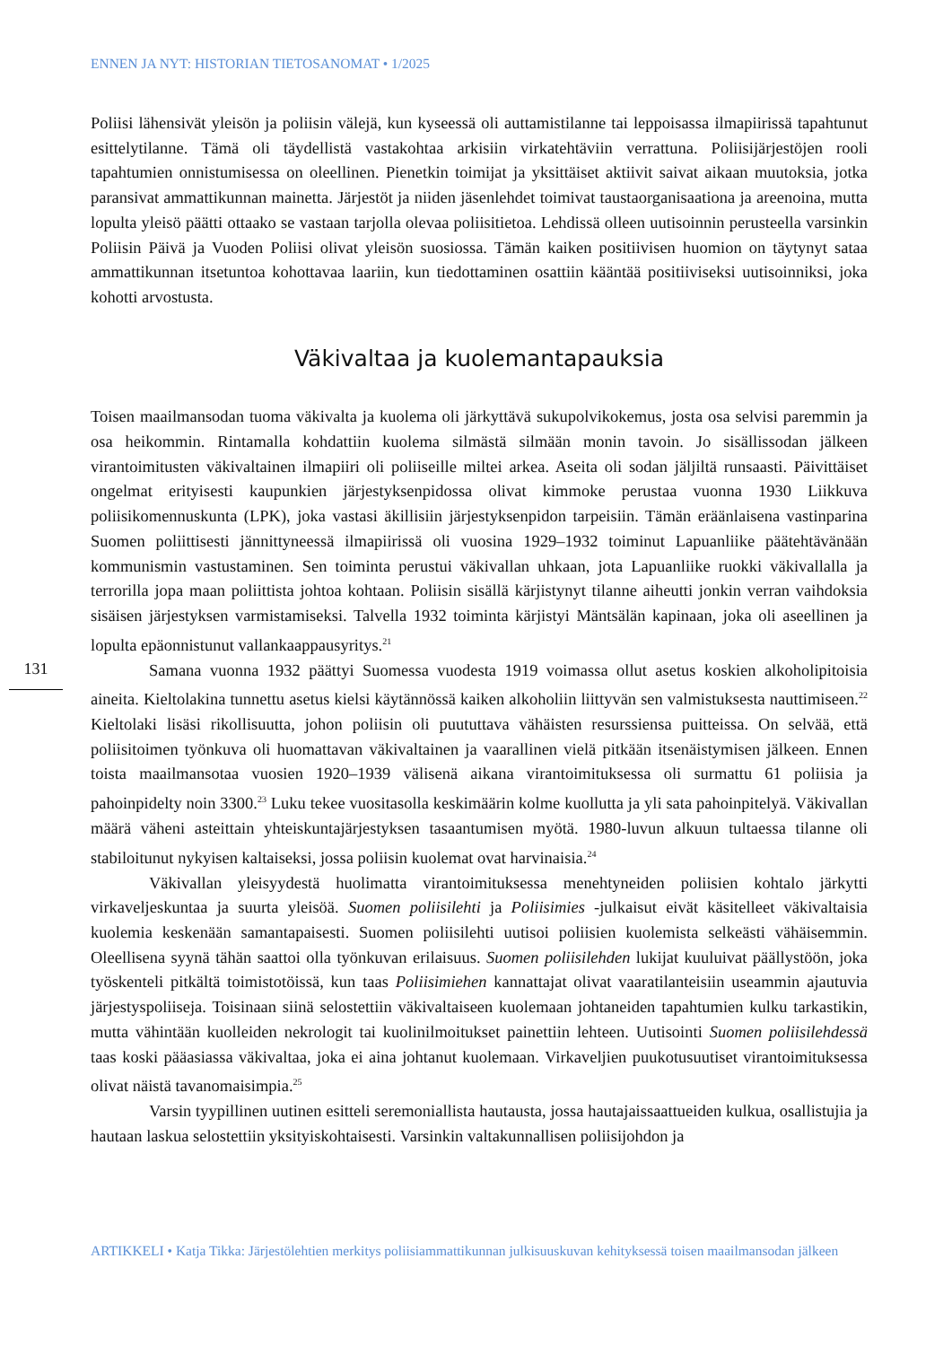ENNEN JA NYT: HISTORIAN TIETOSANOMAT • 1/2025
131
Poliisi lähensivät yleisön ja poliisin välejä, kun kyseessä oli auttamistilanne tai leppoisassa ilmapiirissä tapahtunut esittelytilanne. Tämä oli täydellistä vastakohtaa arkisiin virkatehtäviin verrattuna. Poliisijärjestöjen rooli tapahtumien onnistumisessa on oleellinen. Pienetkin toimijat ja yksittäiset aktiivit saivat aikaan muutoksia, jotka paransivat ammattikunnan mainetta. Järjestöt ja niiden jäsenlehdet toimivat taustaorganisaationa ja areenoina, mutta lopulta yleisö päätti ottaako se vastaan tarjolla olevaa poliisitietoa. Lehdissä olleen uutisoinnin perusteella varsinkin Poliisin Päivä ja Vuoden Poliisi olivat yleisön suosiossa. Tämän kaiken positiivisen huomion on täytynyt sataa ammattikunnan itsetuntoa kohottavaa laariin, kun tiedottaminen osattiin kääntää positiiviseksi uutisoinniksi, joka kohotti arvostusta.
Väkivaltaa ja kuolemantapauksia
Toisen maailmansodan tuoma väkivalta ja kuolema oli järkyttävä sukupolvikokemus, josta osa selvisi paremmin ja osa heikommin. Rintamalla kohdattiin kuolema silmästä silmään monin tavoin. Jo sisällissodan jälkeen virantoimitusten väkivaltainen ilmapiiri oli poliiseille miltei arkea. Aseita oli sodan jäljiltä runsaasti. Päivittäiset ongelmat erityisesti kaupunkien järjestyksenpidossa olivat kimmoke perustaa vuonna 1930 Liikkuva poliisikomennuskunta (LPK), joka vastasi äkillisiin järjestyksenpidon tarpeisiin. Tämän eräänlaisena vastinparina Suomen poliittisesti jännittyneessä ilmapiirissä oli vuosina 1929–1932 toiminut Lapuanliike päätehtävänään kommunismin vastustaminen. Sen toiminta perustui väkivallan uhkaan, jota Lapuanliike ruokki väkivallalla ja terrorilla jopa maan poliittista johtoa kohtaan. Poliisin sisällä kärjistynyt tilanne aiheutti jonkin verran vaihdoksia sisäisen järjestyksen varmistamiseksi. Talvella 1932 toiminta kärjistyi Mäntsälän kapinaan, joka oli aseellinen ja lopulta epäonnistunut vallankaappausyritys.<sup>21</sup>
Samana vuonna 1932 päättyi Suomessa vuodesta 1919 voimassa ollut asetus koskien alkoholipitoisia aineita. Kieltolakina tunnettu asetus kielsi käytännössä kaiken alkoholiin liittyvän sen valmistuksesta nauttimiseen.<sup>22</sup> Kieltolaki lisäsi rikollisuutta, johon poliisin oli puututtava vähäisten resurssiensa puitteissa. On selvää, että poliisitoimen työnkuva oli huomattavan väkivaltainen ja vaarallinen vielä pitkään itsenäistymisen jälkeen. Ennen toista maailmansotaa vuosien 1920–1939 välisenä aikana virantoimituksessa oli surmattu 61 poliisia ja pahoinpidelty noin 3300.<sup>23</sup> Luku tekee vuositasolla keskimäärin kolme kuollutta ja yli sata pahoinpitelyä. Väkivallan määrä väheni asteittain yhteiskuntajärjestyksen tasaantumisen myötä. 1980-luvun alkuun tultaessa tilanne oli stabiloitunut nykyisen kaltaiseksi, jossa poliisin kuolemat ovat harvinaisia.<sup>24</sup>
Väkivallan yleisyydestä huolimatta virantoimituksessa menehtyneiden poliisien kohtalo järkytti virkaveljeskuntaa ja suurta yleisöä. Suomen poliisilehti ja Poliisimies -julkaisut eivät käsitelleet väkivaltaisia kuolemia keskenään samantapaisesti. Suomen poliisilehti uutisoi poliisien kuolemista selkeästi vähäisemmin. Oleellisena syynä tähän saattoi olla työnkuvan erilaisuus. Suomen poliisilehden lukijat kuuluivat päällystöön, joka työskenteli pitkältä toimistotöissä, kun taas Poliisimiehen kannattajat olivat vaaratilanteisiin useammin ajautuvia järjestyspoliiseja. Toisinaan siinä selostettiin väkivaltaiseen kuolemaan johtaneiden tapahtumien kulku tarkastikin, mutta vähintään kuolleiden nekrologit tai kuolinilmoitukset painettiin lehteen. Uutisointi Suomen poliisilehdessä taas koski pääasiassa väkivaltaa, joka ei aina johtanut kuolemaan. Virkaveljien puukotusuutiset virantoimituksessa olivat näistä tavanomaisimpia.<sup>25</sup>
Varsin tyypillinen uutinen esitteli seremoniallista hautausta, jossa hautajaissaattueiden kulkua, osallistujia ja hautaan laskua selostettiin yksityiskohtaisesti. Varsinkin valtakunnallisen poliisijohdon ja
ARTIKKELI • Katja Tikka: Järjestölehtien merkitys poliisiammattikunnan julkisuuskuvan kehityksessä toisen maailmansodan jälkeen